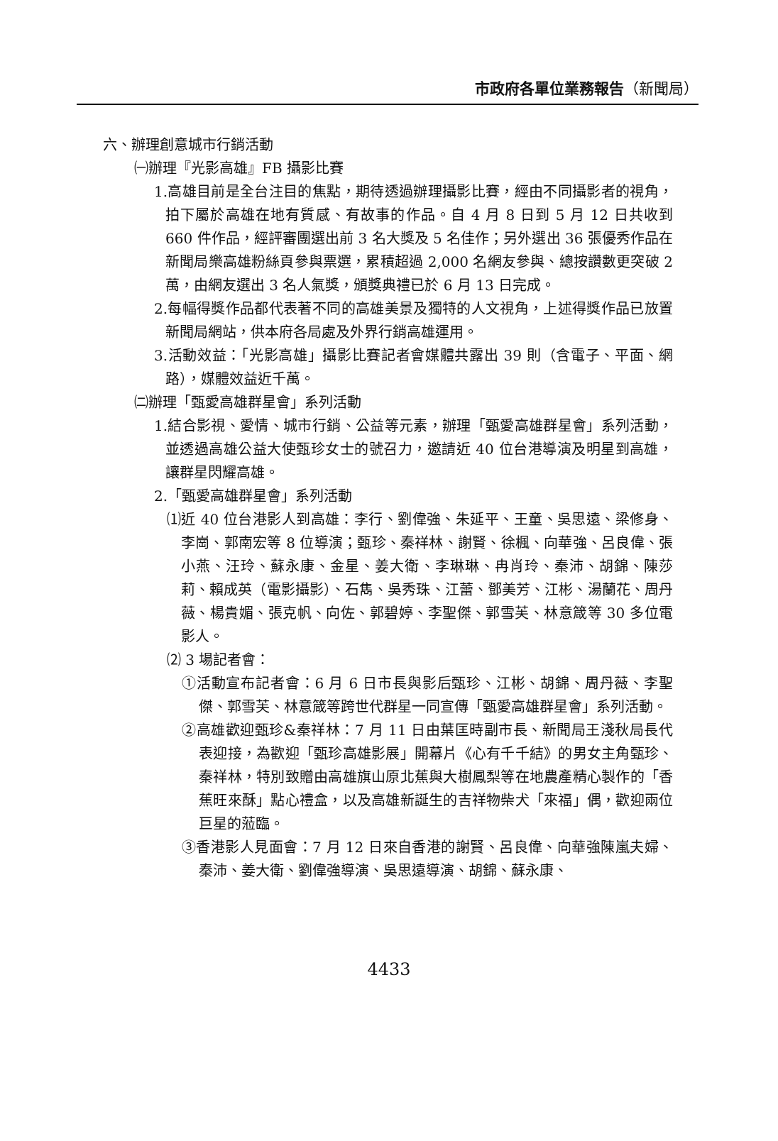市政府各單位業務報告（新聞局）
六、辦理創意城市行銷活動
㈠辦理『光影高雄』FB 攝影比賽
1.高雄目前是全台注目的焦點，期待透過辦理攝影比賽，經由不同攝影者的視角，拍下屬於高雄在地有質感、有故事的作品。自 4 月 8 日到 5 月 12 日共收到 660 件作品，經評審團選出前 3 名大獎及 5 名佳作；另外選出 36 張優秀作品在新聞局樂高雄粉絲頁參與票選，累積超過 2,000 名網友參與、總按讚數更突破 2 萬，由網友選出 3 名人氣獎，頒獎典禮已於 6 月 13 日完成。
2.每幅得獎作品都代表著不同的高雄美景及獨特的人文視角，上述得獎作品已放置新聞局網站，供本府各局處及外界行銷高雄運用。
3.活動效益：「光影高雄」攝影比賽記者會媒體共露出 39 則（含電子、平面、網路），媒體效益近千萬。
㈡辦理「甄愛高雄群星會」系列活動
1.結合影視、愛情、城市行銷、公益等元素，辦理「甄愛高雄群星會」系列活動，並透過高雄公益大使甄珍女士的號召力，邀請近 40 位台港導演及明星到高雄，讓群星閃耀高雄。
2.「甄愛高雄群星會」系列活動
⑴近 40 位台港影人到高雄：李行、劉偉強、朱延平、王童、吳思遠、梁修身、李崗、郭南宏等 8 位導演；甄珍、秦祥林、謝賢、徐楓、向華強、呂良偉、張小燕、汪玲、蘇永康、金星、姜大衛、李琳琳、冉肖玲、秦沛、胡錦、陳莎莉、賴成英（電影攝影）、石雋、吳秀珠、江蕾、鄧美芳、江彬、湯蘭花、周丹薇、楊貴媚、張克帆、向佐、郭碧婷、李聖傑、郭雪芙、林意箴等 30 多位電影人。
⑵ 3 場記者會：
①活動宣布記者會：6 月 6 日市長與影后甄珍、江彬、胡錦、周丹薇、李聖傑、郭雪芙、林意箴等跨世代群星一同宣傳「甄愛高雄群星會」系列活動。
②高雄歡迎甄珍&秦祥林：7 月 11 日由葉匡時副市長、新聞局王淺秋局長代表迎接，為歡迎「甄珍高雄影展」開幕片《心有千千結》的男女主角甄珍、秦祥林，特別致贈由高雄旗山原北蕉與大樹鳳梨等在地農產精心製作的「香蕉旺來酥」點心禮盒，以及高雄新誕生的吉祥物柴犬「來福」偶，歡迎兩位巨星的蒞臨。
③香港影人見面會：7 月 12 日來自香港的謝賢、呂良偉、向華強陳嵐夫婦、秦沛、姜大衛、劉偉強導演、吳思遠導演、胡錦、蘇永康、
4433